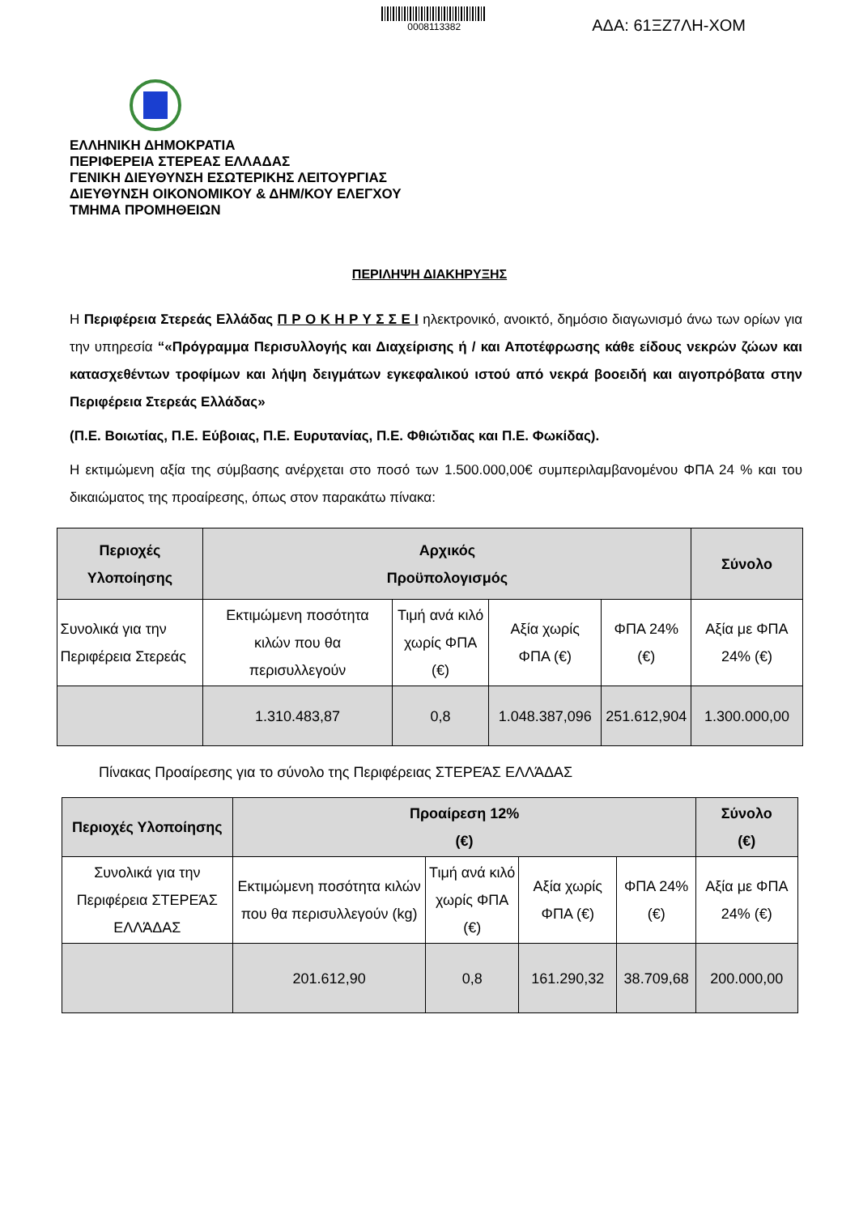0008113382
ΑΔΑ: 61ΞΖ7ΛΗ-ΧΟΜ
ΕΛΛΗΝΙΚΗ ΔΗΜΟΚΡΑΤΙΑ
ΠΕΡΙΦΕΡΕΙΑ ΣΤΕΡΕΑΣ ΕΛΛΑΔΑΣ
ΓΕΝΙΚΗ ΔΙΕΥΘΥΝΣΗ ΕΣΩΤΕΡΙΚΗΣ ΛΕΙΤΟΥΡΓΙΑΣ
ΔΙΕΥΘΥΝΣΗ ΟΙΚΟΝΟΜΙΚΟΥ & ΔΗΜ/ΚΟΥ ΕΛΕΓΧΟΥ
ΤΜΗΜΑ ΠΡΟΜΗΘΕΙΩΝ
ΠΕΡΙΛΗΨΗ ΔΙΑΚΗΡΥΞΗΣ
Η Περιφέρεια Στερεάς Ελλάδας Π Ρ Ο Κ Η Ρ Υ Σ Σ Ε Ι ηλεκτρονικό, ανοικτό, δημόσιο διαγωνισμό άνω των ορίων για την υπηρεσία “«Πρόγραμμα Περισυλλογής και Διαχείρισης ή / και Αποτέφρωσης κάθε είδους νεκρών ζώων και κατασχεθέντων τροφίμων και λήψη δειγμάτων εγκεφαλικού ιστού από νεκρά βοοειδή και αιγοπρόβατα στην Περιφέρεια Στερεάς Ελλάδας»
(Π.Ε. Βοιωτίας, Π.Ε. Εύβοιας, Π.Ε. Ευρυτανίας, Π.Ε. Φθιώτιδας και Π.Ε. Φωκίδας).
Η εκτιμώμενη αξία της σύμβασης ανέρχεται στο ποσό των 1.500.000,00€ συμπεριλαμβανομένου ΦΠΑ 24 % και του δικαιώματος της προαίρεσης, όπως στον παρακάτω πίνακα:
| Περιοχές Υλοποίησης | Αρχικός Προϋπολογισμός | | | | Σύνολο |
| --- | --- | --- | --- | --- | --- |
| Συνολικά για την Περιφέρεια Στερεάς | Εκτιμώμενη ποσότητα κιλών που θα περισυλλεγούν | Τιμή ανά κιλό χωρίς ΦΠΑ (€) | Αξία χωρίς ΦΠΑ (€) | ΦΠΑ 24% (€) | Αξία με ΦΠΑ 24% (€) |
| | 1.310.483,87 | 0,8 | 1.048.387,096 | 251.612,904 | 1.300.000,00 |
Πίνακας Προαίρεσης για το σύνολο της Περιφέρειας ΣΤΕΡΕΆΣ ΕΛΛΆΔΑΣ
| Περιοχές Υλοποίησης | Προαίρεση 12% (€) | | | | Σύνολο (€) |
| --- | --- | --- | --- | --- | --- |
| Συνολικά για την Περιφέρεια ΣΤΕΡΕΆΣ ΕΛΛΆΔΑΣ | Εκτιμώμενη ποσότητα κιλών που θα περισυλλεγούν (kg) | Τιμή ανά κιλό χωρίς ΦΠΑ (€) | Αξία χωρίς ΦΠΑ (€) | ΦΠΑ 24% (€) | Αξία με ΦΠΑ 24% (€) |
| | 201.612,90 | 0,8 | 161.290,32 | 38.709,68 | 200.000,00 |